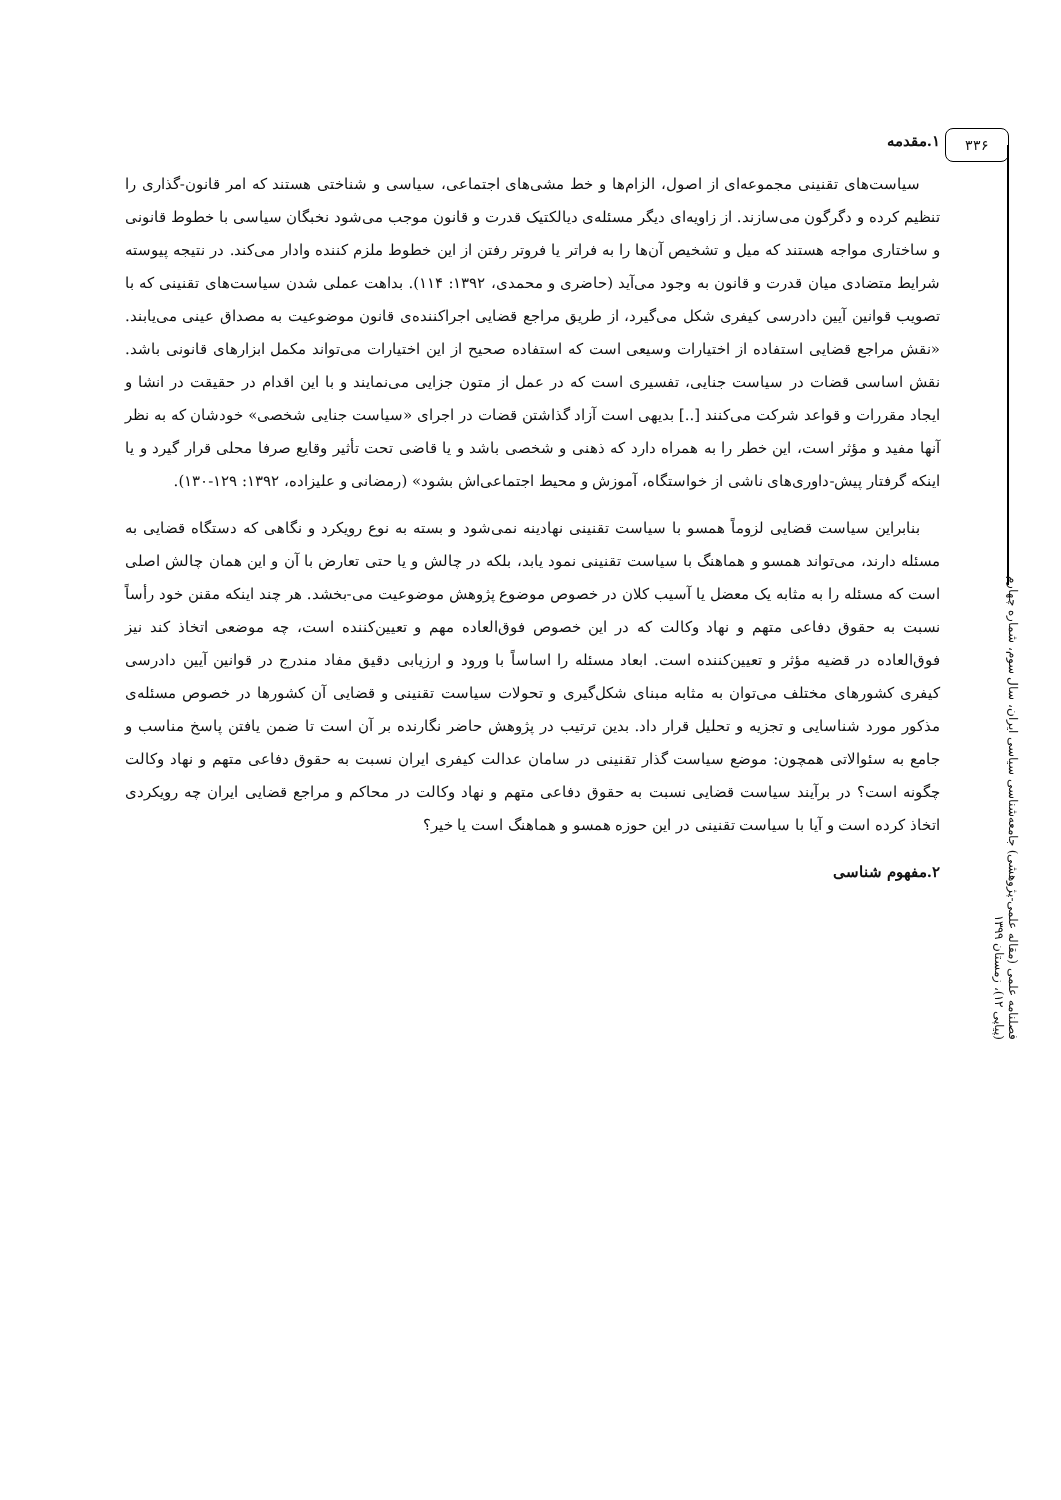۳۳۶
۱.مقدمه
سیاست‌های تقنینی مجموعه‌ای از اصول، الزام‌ها و خط مشی‌های اجتماعی، سیاسی و شناختی هستند که امر قانون-گذاری را تنظیم کرده و دگرگون می‌سازند. از زاویه‌ای دیگر مسئله‌ی دیالکتیک قدرت و قانون موجب می‌شود نخبگان سیاسی با خطوط قانونی و ساختاری مواجه هستند که میل و تشخیص آن‌ها را به فراتر یا فروتر رفتن از این خطوط ملزم کننده وادار می‌کند. در نتیجه پیوسته شرایط متضادی میان قدرت و قانون به وجود می‌آید (حاضری و محمدی، ۱۳۹۲: ۱۱۴). بداهت عملی شدن سیاست‌های تقنینی که با تصویب قوانین آیین دادرسی کیفری شکل می‌گیرد، از طریق مراجع قضایی اجراکننده‌ی قانون موضوعیت به مصداق عینی می‌یابند. «نقش مراجع قضایی استفاده از اختیارات وسیعی است که استفاده صحیح از این اختیارات می‌تواند مکمل ابزارهای قانونی باشد. نقش اساسی قضات در سیاست جنایی، تفسیری است که در عمل از متون جزایی می‌نمایند و با این اقدام در حقیقت در انشا و ایجاد مقررات و قواعد شرکت می‌کنند [..] بدیهی است آزاد گذاشتن قضات در اجرای «سیاست جنایی شخصی» خودشان که به نظر آنها مفید و مؤثر است، این خطر را به همراه دارد که ذهنی و شخصی باشد و یا قاضی تحت تأثیر وقایع صرفا محلی قرار گیرد و یا اینکه گرفتار پیش-داوری‌های ناشی از خواستگاه، آموزش و محیط اجتماعی‌اش بشود» (رمضانی و علیزاده، ۱۳۹۲: ۱۲۹-۱۳۰).
بنابراین سیاست قضایی لزوماً همسو با سیاست تقنینی نهادینه نمی‌شود و بسته به نوع رویکرد و نگاهی که دستگاه قضایی به مسئله دارند، می‌تواند همسو و هماهنگ با سیاست تقنینی نمود یابد، بلکه در چالش و یا حتی تعارض با آن و این همان چالش اصلی است که مسئله را به مثابه یک معضل یا آسیب کلان در خصوص موضوع پژوهش موضوعیت می-بخشد. هر چند اینکه مقنن خود رأساً نسبت به حقوق دفاعی متهم و نهاد وکالت که در این خصوص فوق‌العاده مهم و تعیین‌کننده است، چه موضعی اتخاذ کند نیز فوق‌العاده در قضیه مؤثر و تعیین‌کننده است. ابعاد مسئله را اساساً با ورود و ارزیابی دقیق مفاد مندرج در قوانین آیین دادرسی کیفری کشورهای مختلف می‌توان به مثابه مبنای شکل‌گیری و تحولات سیاست تقنینی و قضایی آن کشورها در خصوص مسئله‌ی مذکور مورد شناسایی و تجزیه و تحلیل قرار داد. بدین ترتیب در پژوهش حاضر نگارنده بر آن است تا ضمن یافتن پاسخ مناسب و جامع به سئوالاتی همچون: موضع سیاست گذار تقنینی در سامان عدالت کیفری ایران نسبت به حقوق دفاعی متهم و نهاد وکالت چگونه است؟ در برآیند سیاست قضایی نسبت به حقوق دفاعی متهم و نهاد وکالت در محاکم و مراجع قضایی ایران چه رویکردی اتخاذ کرده است و آیا با سیاست تقنینی در این حوزه همسو و هماهنگ است یا خیر؟
۲.مفهوم شناسی
فصلنامه علمی (مقاله علمی-پژوهشی) جامعه‌شناسی سیاسی ایران، سال سوم، شماره چهارم (پیاپی ۱۲)، زمستان ۱۳۹۹